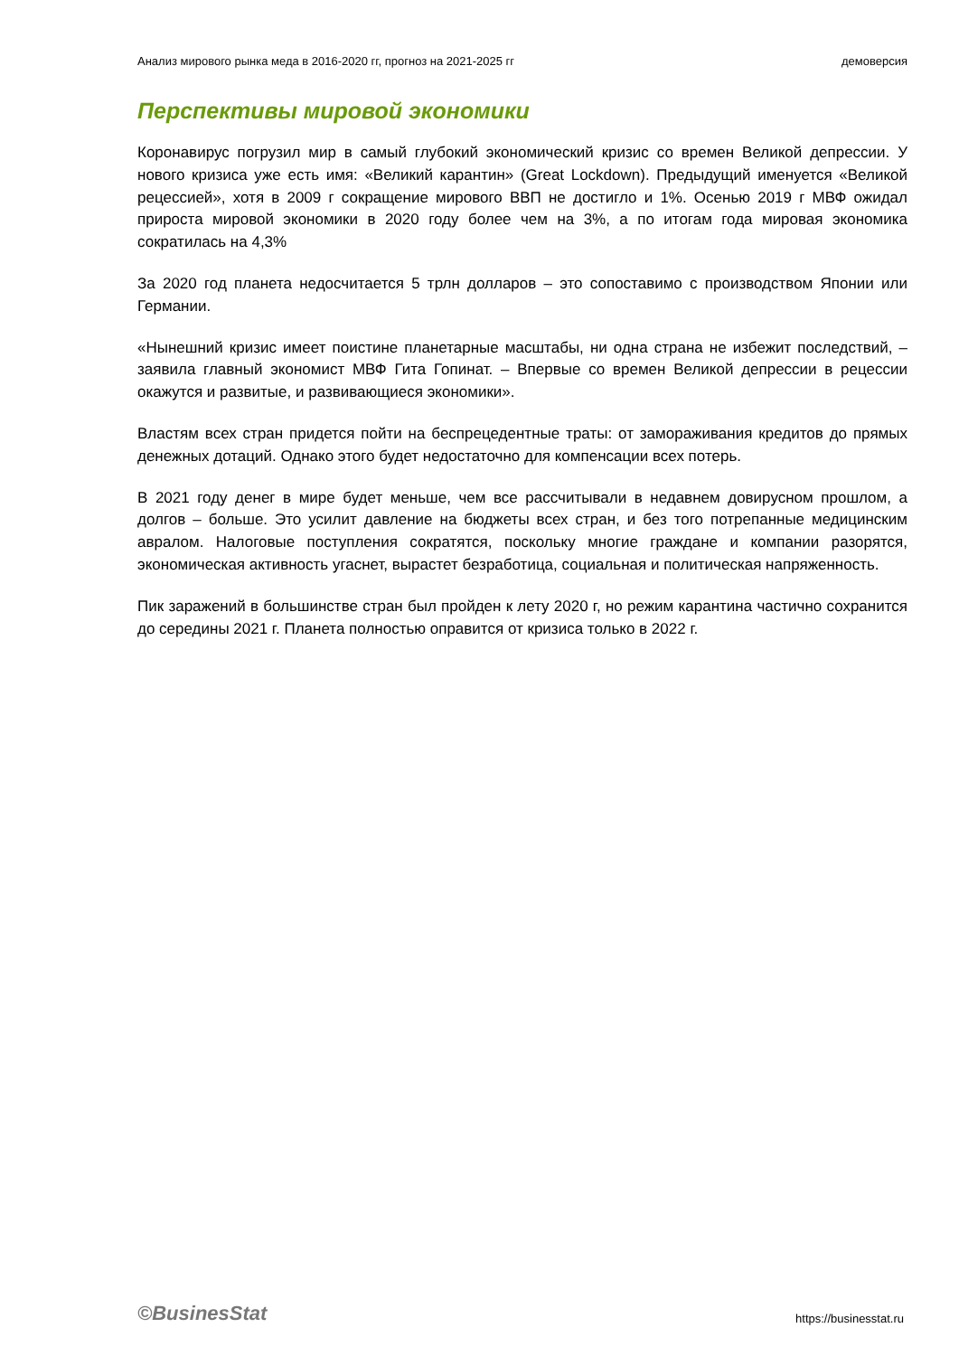Анализ мирового рынка меда в 2016-2020 гг, прогноз на 2021-2025 гг демоверсия
Перспективы мировой экономики
Коронавирус погрузил мир в самый глубокий экономический кризис со времен Великой депрессии. У нового кризиса уже есть имя: «Великий карантин» (Great Lockdown). Предыдущий именуется «Великой рецессией», хотя в 2009 г сокращение мирового ВВП не достигло и 1%. Осенью 2019 г МВФ ожидал прироста мировой экономики в 2020 году более чем на 3%, а по итогам года мировая экономика сократилась на 4,3%
За 2020 год планета недосчитается 5 трлн долларов – это сопоставимо с производством Японии или Германии.
«Нынешний кризис имеет поистине планетарные масштабы, ни одна страна не избежит последствий, – заявила главный экономист МВФ Гита Гопинат. – Впервые со времен Великой депрессии в рецессии окажутся и развитые, и развивающиеся экономики».
Властям всех стран придется пойти на беспрецедентные траты: от замораживания кредитов до прямых денежных дотаций. Однако этого будет недостаточно для компенсации всех потерь.
В 2021 году денег в мире будет меньше, чем все рассчитывали в недавнем довирусном прошлом, а долгов – больше. Это усилит давление на бюджеты всех стран, и без того потрепанные медицинским авралом. Налоговые поступления сократятся, поскольку многие граждане и компании разорятся, экономическая активность угаснет, вырастет безработица, социальная и политическая напряженность.
Пик заражений в большинстве стран был пройден к лету 2020 г, но режим карантина частично сохранится до середины 2021 г. Планета полностью оправится от кризиса только в 2022 г.
©BusinesStat https://businesstat.ru